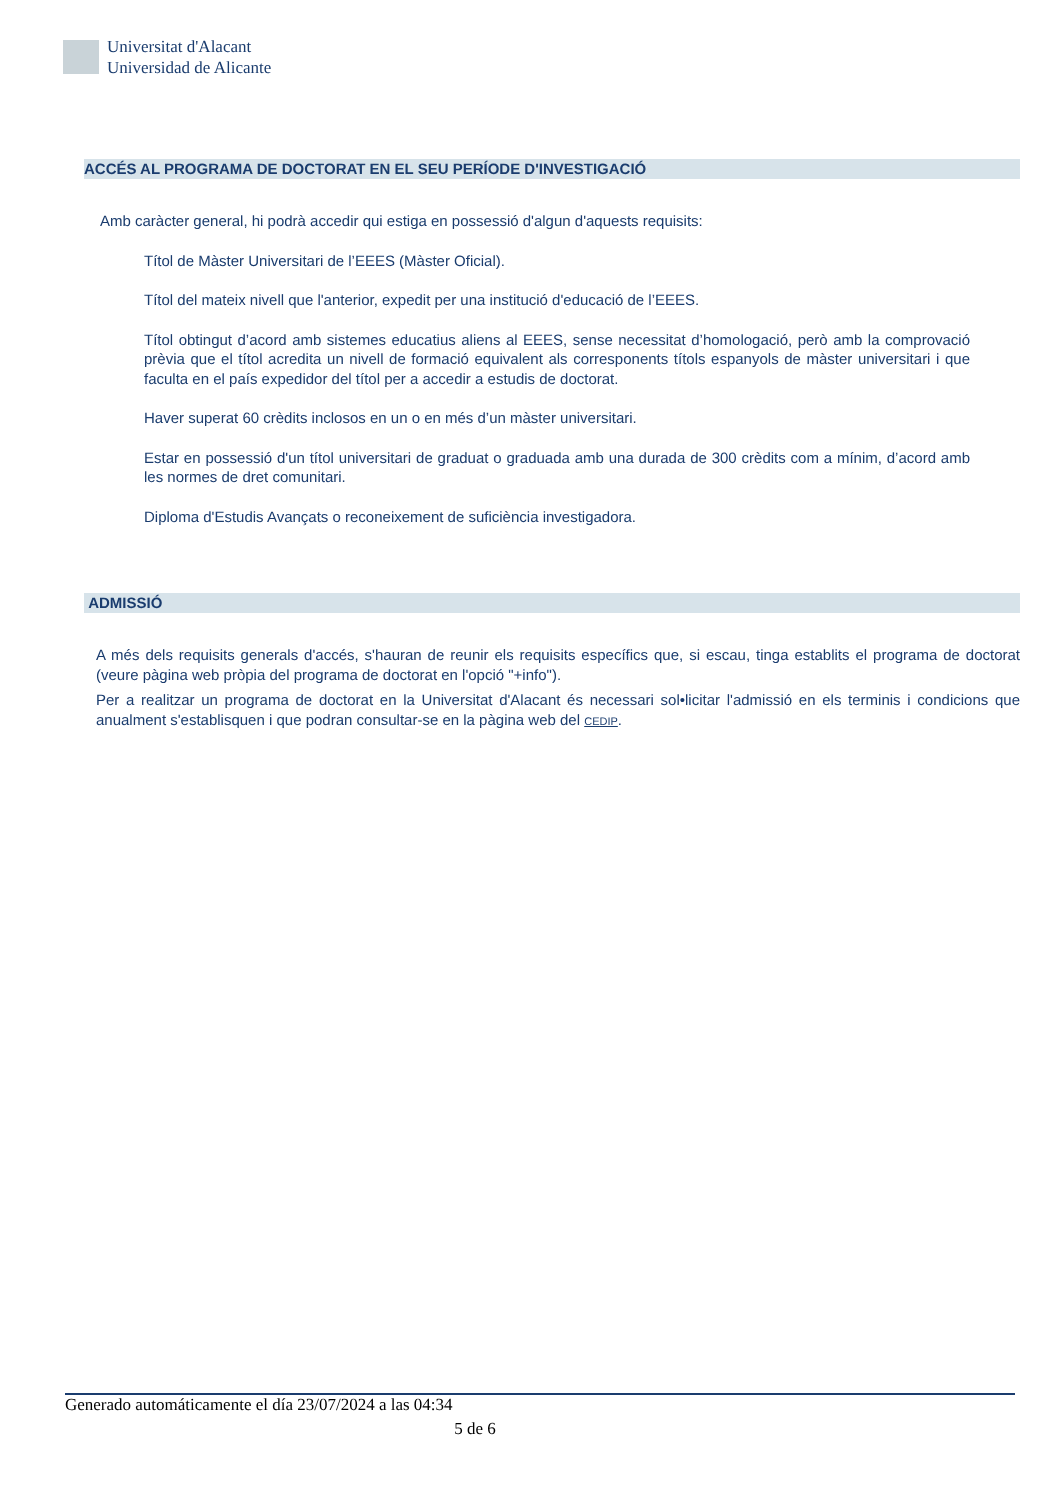Universitat d'Alacant
Universidad de Alicante
ACCÉS AL PROGRAMA DE DOCTORAT EN EL SEU PERÍODE D'INVESTIGACIÓ
Amb caràcter general, hi podrà accedir qui estiga en possessió d'algun d'aquests requisits:
Títol de Màster Universitari de l’EEES (Màster Oficial).
Títol del mateix nivell que l'anterior, expedit per una institució d'educació de l’EEES.
Títol obtingut d’acord amb sistemes educatius aliens al EEES, sense necessitat d’homologació, però amb la comprovació prèvia que el títol acredita un nivell de formació equivalent als corresponents títols espanyols de màster universitari i que faculta en el país expedidor del títol per a accedir a estudis de doctorat.
Haver superat 60 crèdits inclosos en un o en més d’un màster universitari.
Estar en possessió d'un títol universitari de graduat o graduada amb una durada de 300 crèdits com a mínim, d’acord amb les normes de dret comunitari.
Diploma d'Estudis Avançats o reconeixement de suficiència investigadora.
ADMISSIÓ
A més dels requisits generals d'accés, s'hauran de reunir els requisits específics que, si escau, tinga establits el programa de doctorat (veure pàgina web pròpia del programa de doctorat en l'opció "+info").
Per a realitzar un programa de doctorat en la Universitat d'Alacant és necessari sol•licitar l'admissió en els terminis i condicions que anualment s'establisquen i que podran consultar-se en la pàgina web del CEDIP.
Generado automáticamente el día 23/07/2024 a las 04:34
5 de 6